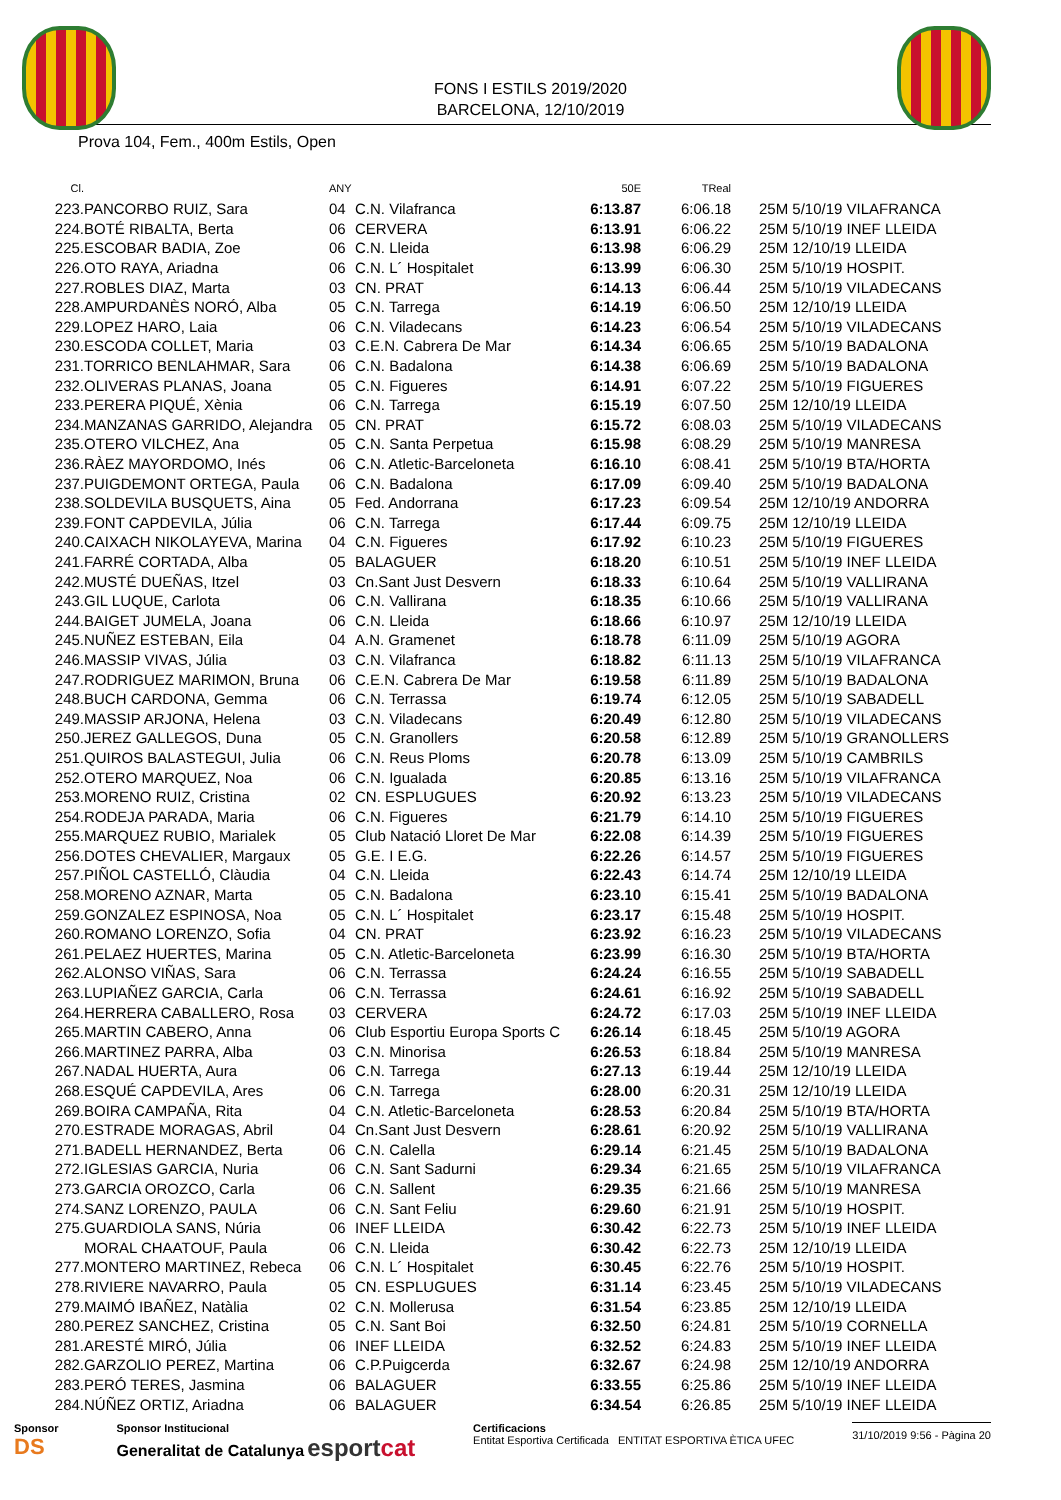FONS I ESTILS 2019/2020
BARCELONA, 12/10/2019
Prova 104, Fem., 400m Estils, Open
| Cl. | | ANY | | 50E | TReal | |
| --- | --- | --- | --- | --- | --- | --- |
| 223. | PANCORBO RUIZ, Sara | 04 | C.N. Vilafranca | 6:13.87 | 6:06.18 | 25M 5/10/19 VILAFRANCA |
| 224. | BOTÉ RIBALTA, Berta | 06 | CERVERA | 6:13.91 | 6:06.22 | 25M 5/10/19 INEF LLEIDA |
| 225. | ESCOBAR BADIA, Zoe | 06 | C.N. Lleida | 6:13.98 | 6:06.29 | 25M 12/10/19 LLEIDA |
| 226. | OTO RAYA, Ariadna | 06 | C.N. L´ Hospitalet | 6:13.99 | 6:06.30 | 25M 5/10/19 HOSPIT. |
| 227. | ROBLES DIAZ, Marta | 03 | CN. PRAT | 6:14.13 | 6:06.44 | 25M 5/10/19 VILADECANS |
| 228. | AMPURDANÈS NORÓ, Alba | 05 | C.N. Tarrega | 6:14.19 | 6:06.50 | 25M 12/10/19 LLEIDA |
| 229. | LOPEZ HARO, Laia | 06 | C.N. Viladecans | 6:14.23 | 6:06.54 | 25M 5/10/19 VILADECANS |
| 230. | ESCODA COLLET, Maria | 03 | C.E.N. Cabrera De Mar | 6:14.34 | 6:06.65 | 25M 5/10/19 BADALONA |
| 231. | TORRICO BENLAHMAR, Sara | 06 | C.N. Badalona | 6:14.38 | 6:06.69 | 25M 5/10/19 BADALONA |
| 232. | OLIVERAS PLANAS, Joana | 05 | C.N. Figueres | 6:14.91 | 6:07.22 | 25M 5/10/19 FIGUERES |
| 233. | PERERA PIQUÉ, Xènia | 06 | C.N. Tarrega | 6:15.19 | 6:07.50 | 25M 12/10/19 LLEIDA |
| 234. | MANZANAS GARRIDO, Alejandra | 05 | CN. PRAT | 6:15.72 | 6:08.03 | 25M 5/10/19 VILADECANS |
| 235. | OTERO VILCHEZ, Ana | 05 | C.N. Santa Perpetua | 6:15.98 | 6:08.29 | 25M 5/10/19 MANRESA |
| 236. | RÀEZ MAYORDOMO, Inés | 06 | C.N. Atletic-Barceloneta | 6:16.10 | 6:08.41 | 25M 5/10/19 BTA/HORTA |
| 237. | PUIGDEMONT ORTEGA, Paula | 06 | C.N. Badalona | 6:17.09 | 6:09.40 | 25M 5/10/19 BADALONA |
| 238. | SOLDEVILA BUSQUETS, Aina | 05 | Fed. Andorrana | 6:17.23 | 6:09.54 | 25M 12/10/19 ANDORRA |
| 239. | FONT CAPDEVILA, Júlia | 06 | C.N. Tarrega | 6:17.44 | 6:09.75 | 25M 12/10/19 LLEIDA |
| 240. | CAIXACH NIKOLAYEVA, Marina | 04 | C.N. Figueres | 6:17.92 | 6:10.23 | 25M 5/10/19 FIGUERES |
| 241. | FARRÉ CORTADA, Alba | 05 | BALAGUER | 6:18.20 | 6:10.51 | 25M 5/10/19 INEF LLEIDA |
| 242. | MUSTÉ DUEÑAS, Itzel | 03 | Cn.Sant Just Desvern | 6:18.33 | 6:10.64 | 25M 5/10/19 VALLIRANA |
| 243. | GIL LUQUE, Carlota | 06 | C.N. Vallirana | 6:18.35 | 6:10.66 | 25M 5/10/19 VALLIRANA |
| 244. | BAIGET JUMELA, Joana | 06 | C.N. Lleida | 6:18.66 | 6:10.97 | 25M 12/10/19 LLEIDA |
| 245. | NUÑEZ ESTEBAN, Eila | 04 | A.N. Gramenet | 6:18.78 | 6:11.09 | 25M 5/10/19 AGORA |
| 246. | MASSIP VIVAS, Júlia | 03 | C.N. Vilafranca | 6:18.82 | 6:11.13 | 25M 5/10/19 VILAFRANCA |
| 247. | RODRIGUEZ MARIMON, Bruna | 06 | C.E.N. Cabrera De Mar | 6:19.58 | 6:11.89 | 25M 5/10/19 BADALONA |
| 248. | BUCH CARDONA, Gemma | 06 | C.N. Terrassa | 6:19.74 | 6:12.05 | 25M 5/10/19 SABADELL |
| 249. | MASSIP ARJONA, Helena | 03 | C.N. Viladecans | 6:20.49 | 6:12.80 | 25M 5/10/19 VILADECANS |
| 250. | JEREZ GALLEGOS, Duna | 05 | C.N. Granollers | 6:20.58 | 6:12.89 | 25M 5/10/19 GRANOLLERS |
| 251. | QUIROS BALASTEGUI, Julia | 06 | C.N. Reus Ploms | 6:20.78 | 6:13.09 | 25M 5/10/19 CAMBRILS |
| 252. | OTERO MARQUEZ, Noa | 06 | C.N. Igualada | 6:20.85 | 6:13.16 | 25M 5/10/19 VILAFRANCA |
| 253. | MORENO RUIZ, Cristina | 02 | CN. ESPLUGUES | 6:20.92 | 6:13.23 | 25M 5/10/19 VILADECANS |
| 254. | RODEJA PARADA, Maria | 06 | C.N. Figueres | 6:21.79 | 6:14.10 | 25M 5/10/19 FIGUERES |
| 255. | MARQUEZ RUBIO, Marialek | 05 | Club Natació Lloret De Mar | 6:22.08 | 6:14.39 | 25M 5/10/19 FIGUERES |
| 256. | DOTES CHEVALIER, Margaux | 05 | G.E. I E.G. | 6:22.26 | 6:14.57 | 25M 5/10/19 FIGUERES |
| 257. | PIÑOL CASTELLÓ, Clàudia | 04 | C.N. Lleida | 6:22.43 | 6:14.74 | 25M 12/10/19 LLEIDA |
| 258. | MORENO AZNAR, Marta | 05 | C.N. Badalona | 6:23.10 | 6:15.41 | 25M 5/10/19 BADALONA |
| 259. | GONZALEZ ESPINOSA, Noa | 05 | C.N. L´ Hospitalet | 6:23.17 | 6:15.48 | 25M 5/10/19 HOSPIT. |
| 260. | ROMANO LORENZO, Sofia | 04 | CN. PRAT | 6:23.92 | 6:16.23 | 25M 5/10/19 VILADECANS |
| 261. | PELAEZ HUERTES, Marina | 05 | C.N. Atletic-Barceloneta | 6:23.99 | 6:16.30 | 25M 5/10/19 BTA/HORTA |
| 262. | ALONSO VIÑAS, Sara | 06 | C.N. Terrassa | 6:24.24 | 6:16.55 | 25M 5/10/19 SABADELL |
| 263. | LUPIAÑEZ GARCIA, Carla | 06 | C.N. Terrassa | 6:24.61 | 6:16.92 | 25M 5/10/19 SABADELL |
| 264. | HERRERA CABALLERO, Rosa | 03 | CERVERA | 6:24.72 | 6:17.03 | 25M 5/10/19 INEF LLEIDA |
| 265. | MARTIN CABERO, Anna | 06 | Club Esportiu Europa Sports C | 6:26.14 | 6:18.45 | 25M 5/10/19 AGORA |
| 266. | MARTINEZ PARRA, Alba | 03 | C.N. Minorisa | 6:26.53 | 6:18.84 | 25M 5/10/19 MANRESA |
| 267. | NADAL HUERTA, Aura | 06 | C.N. Tarrega | 6:27.13 | 6:19.44 | 25M 12/10/19 LLEIDA |
| 268. | ESQUÉ CAPDEVILA, Ares | 06 | C.N. Tarrega | 6:28.00 | 6:20.31 | 25M 12/10/19 LLEIDA |
| 269. | BOIRA CAMPAÑA, Rita | 04 | C.N. Atletic-Barceloneta | 6:28.53 | 6:20.84 | 25M 5/10/19 BTA/HORTA |
| 270. | ESTRADE MORAGAS, Abril | 04 | Cn.Sant Just Desvern | 6:28.61 | 6:20.92 | 25M 5/10/19 VALLIRANA |
| 271. | BADELL HERNANDEZ, Berta | 06 | C.N. Calella | 6:29.14 | 6:21.45 | 25M 5/10/19 BADALONA |
| 272. | IGLESIAS GARCIA, Nuria | 06 | C.N. Sant Sadurni | 6:29.34 | 6:21.65 | 25M 5/10/19 VILAFRANCA |
| 273. | GARCIA OROZCO, Carla | 06 | C.N. Sallent | 6:29.35 | 6:21.66 | 25M 5/10/19 MANRESA |
| 274. | SANZ LORENZO, PAULA | 06 | C.N. Sant Feliu | 6:29.60 | 6:21.91 | 25M 5/10/19 HOSPIT. |
| 275. | GUARDIOLA SANS, Núria | 06 | INEF LLEIDA | 6:30.42 | 6:22.73 | 25M 5/10/19 INEF LLEIDA |
| | MORAL CHAATOUF, Paula | 06 | C.N. Lleida | 6:30.42 | 6:22.73 | 25M 12/10/19 LLEIDA |
| 277. | MONTERO MARTINEZ, Rebeca | 06 | C.N. L´ Hospitalet | 6:30.45 | 6:22.76 | 25M 5/10/19 HOSPIT. |
| 278. | RIVIERE NAVARRO, Paula | 05 | CN. ESPLUGUES | 6:31.14 | 6:23.45 | 25M 5/10/19 VILADECANS |
| 279. | MAIMÓ IBAÑEZ, Natàlia | 02 | C.N. Mollerusa | 6:31.54 | 6:23.85 | 25M 12/10/19 LLEIDA |
| 280. | PEREZ SANCHEZ, Cristina | 05 | C.N. Sant Boi | 6:32.50 | 6:24.81 | 25M 5/10/19 CORNELLA |
| 281. | ARESTÉ MIRÓ, Júlia | 06 | INEF LLEIDA | 6:32.52 | 6:24.83 | 25M 5/10/19 INEF LLEIDA |
| 282. | GARZOLIO PEREZ, Martina | 06 | C.P.Puigcerda | 6:32.67 | 6:24.98 | 25M 12/10/19 ANDORRA |
| 283. | PERÓ TERES, Jasmina | 06 | BALAGUER | 6:33.55 | 6:25.86 | 25M 5/10/19 INEF LLEIDA |
| 284. | NÚÑEZ ORTIZ, Ariadna | 06 | BALAGUER | 6:34.54 | 6:26.85 | 25M 5/10/19 INEF LLEIDA |
Sponsor
DS
Sponsor Institucional
Generalitat de Catalunya esportcat
Certificacions
Entitat Esportiva Certificada ENTITAT ESPORTIVA ÈTICA UFEC
31/10/2019 9:56 - Pàgina 20